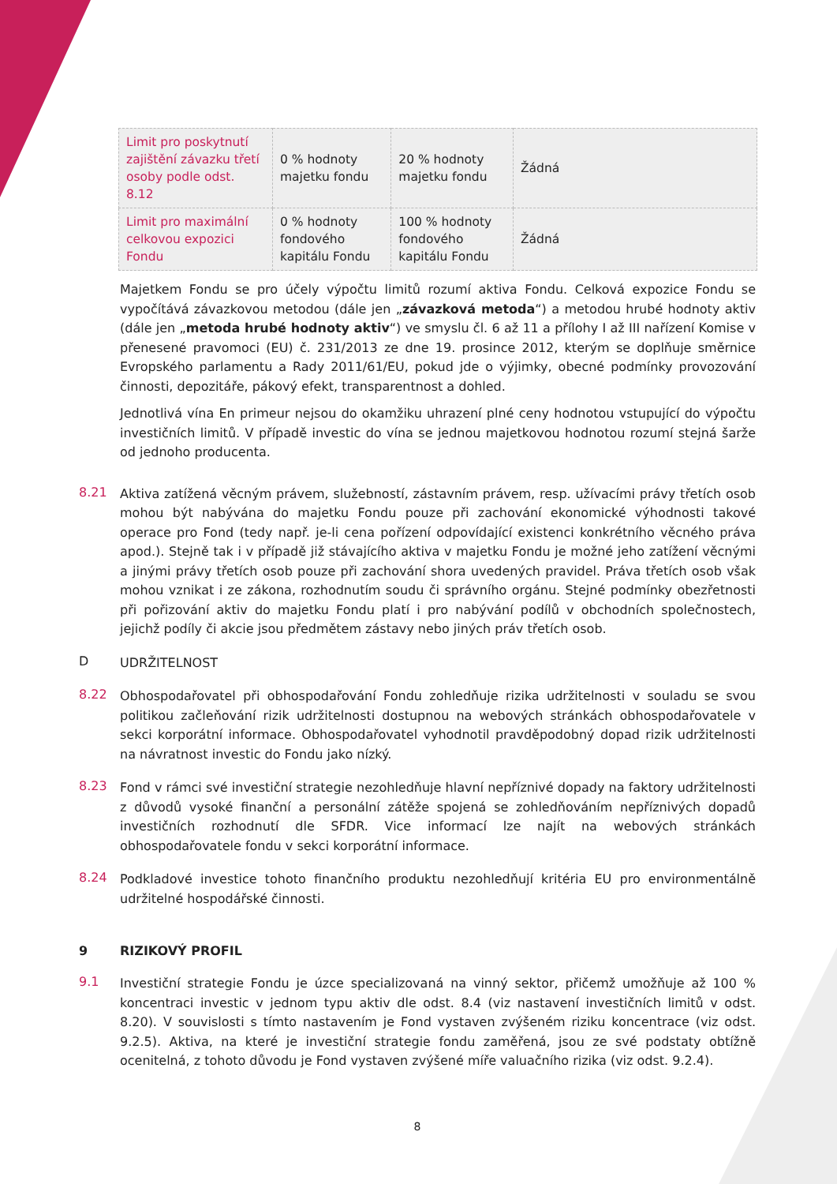| Limit pro poskytnutí zajištění závazku třetí osoby podle odst. 8.12 | 0 % hodnoty majetku fondu | 20 % hodnoty majetku fondu | Žádná |
| Limit pro maximální celkovou expozici Fondu | 0 % hodnoty fondového kapitálu Fondu | 100 % hodnoty fondového kapitálu Fondu | Žádná |
Majetkem Fondu se pro účely výpočtu limitů rozumí aktiva Fondu. Celková expozice Fondu se vypočítává závazkovou metodou (dále jen „závazková metoda“) a metodou hrubé hodnoty aktiv (dále jen „metoda hrubé hodnoty aktiv“) ve smyslu čl. 6 až 11 a přílohy I až III nařízení Komise v přenesené pravomoci (EU) č. 231/2013 ze dne 19. prosince 2012, kterým se doplňuje směrnice Evropského parlamentu a Rady 2011/61/EU, pokud jde o výjimky, obecné podmínky provozování činnosti, depozitáře, pákový efekt, transparentnost a dohled.
Jednotlivá vína En primeur nejsou do okamžiku uhrazení plné ceny hodnotou vstupující do výpočtu investičních limitů. V případě investic do vína se jednou majetkovou hodnotou rozumí stejná šarže od jednoho producenta.
8.21 Aktiva zatížená věcným právem, služebností, zástavním právem, resp. užívacími právy třetích osob mohou být nabývána do majetku Fondu pouze při zachování ekonomické výhodnosti takové operace pro Fond (tedy např. je-li cena pořízení odpovídající existenci konkrétního věcného práva apod.). Stejně tak i v případě již stávajícího aktiva v majetku Fondu je možné jeho zatížení věcnými a jinými právy třetích osob pouze při zachování shora uvedených pravidel. Práva třetích osob však mohou vznikat i ze zákona, rozhodnutím soudu či správního orgánu. Stejné podmínky obezřetnosti při pořizování aktiv do majetku Fondu platí i pro nabývání podílů v obchodních společnostech, jejichž podíly či akcie jsou předmětem zástavy nebo jiných práv třetích osob.
D UDRŽITELNOST
8.22 Obhospodařovatel při obhospodařování Fondu zohledňuje rizika udržitelnosti v souladu se svou politikou začleňování rizik udržitelnosti dostupnou na webových stránkách obhospodařovatele v sekci korporátní informace. Obhospodařovatel vyhodnotil pravděpodobný dopad rizik udržitelnosti na návratnost investic do Fondu jako nízký.
8.23 Fond v rámci své investiční strategie nezohledňuje hlavní nepříznivé dopady na faktory udržitelnosti z důvodů vysoké finanční a personální zátěže spojená se zohledňováním nepříznivých dopadů investičních rozhodnutí dle SFDR. Vice informací lze najít na webových stránkách obhospodařovatele fondu v sekci korporátní informace.
8.24 Podkladové investice tohoto finančního produktu nezohledňují kritéria EU pro environmentálně udržitelné hospodářské činnosti.
9 RIZIKOVÝ PROFIL
9.1 Investiční strategie Fondu je úzce specializovaná na vinný sektor, přičemž umožňuje až 100 % koncentraci investic v jednom typu aktiv dle odst. 8.4 (viz nastavení investičních limitů v odst. 8.20). V souvislosti s tímto nastavením je Fond vystaven zvýšeném riziku koncentrace (viz odst. 9.2.5). Aktiva, na které je investiční strategie fondu zaměřená, jsou ze své podstaty obtížně ocenitelná, z tohoto důvodu je Fond vystaven zvýšené míře valuačního rizika (viz odst. 9.2.4).
8